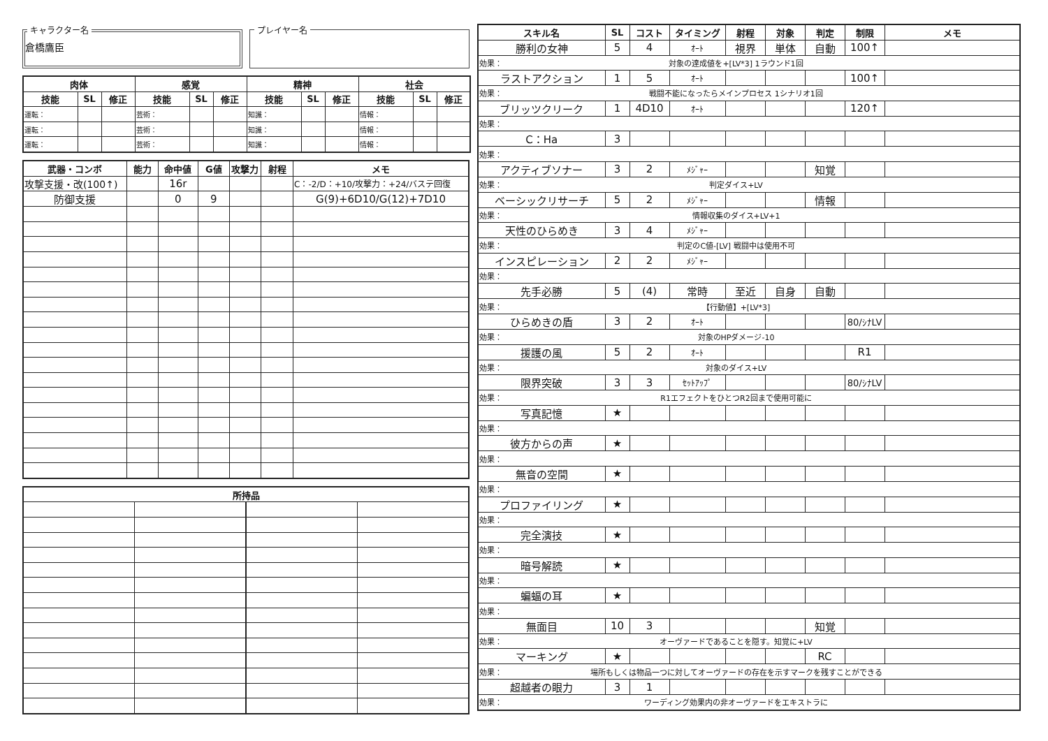キャラクター名
倉橋鷹臣
プレイヤー名
| 肉体 | | | 感覚 | | | 精神 | | | 社会 | | |
| --- | --- | --- | --- | --- | --- | --- | --- | --- | --- | --- | --- |
| 技能 | SL | 修正 | 技能 | SL | 修正 | 技能 | SL | 修正 | 技能 | SL | 修正 |
| 運転： | | | 芸術： | | | 知識： | | | 情報： | | |
| 運転： | | | 芸術： | | | 知識： | | | 情報： | | |
| 運転： | | | 芸術： | | | 知識： | | | 情報： | | |
| 武器・コンボ | 能力 | 命中値 | G値 | 攻撃力 | 射程 | メモ |
| --- | --- | --- | --- | --- | --- | --- |
| 攻撃支援・改(100↑) | | 16r | | | | C：-2/D：+10/攻撃力：+24/バステ回復 |
| 防御支援 | | 0 | 9 | | | G(9)+6D10/G(12)+7D10 |
| 所持品 | | | |
| --- | --- | --- | --- |
| スキル名 | SL | コスト | タイミング | 射程 | 対象 | 判定 | 制限 | メモ |
| --- | --- | --- | --- | --- | --- | --- | --- | --- |
| 勝利の女神 | 5 | 4 | ｵｰﾄ | 視界 | 単体 | 自動 | 100↑ | |
| 効果： 対象の達成値を+[LV*3] 1ラウンド1回 | | | | | | | | |
| ラストアクション | 1 | 5 | ｵｰﾄ | | | | 100↑ | |
| 効果： 戦闘不能になったらメインプロセス 1シナリオ1回 | | | | | | | | |
| ブリッツクリーク | 1 | 4D10 | ｵｰﾄ | | | | 120↑ | |
| 効果： | | | | | | | | |
| C：Ha | 3 | | | | | | | |
| 効果： | | | | | | | | |
| アクティブソナー | 3 | 2 | ﾒｼﾞｬｰ | | | 知覚 | | |
| 効果： 判定ダイス+LV | | | | | | | | |
| ベーシックリサーチ | 5 | 2 | ﾒｼﾞｬｰ | | | 情報 | | |
| 効果： 情報収集のダイス+LV+1 | | | | | | | | |
| 天性のひらめき | 3 | 4 | ﾒｼﾞｬｰ | | | | | |
| 効果： 判定のC値-[LV] 戦闘中は使用不可 | | | | | | | | |
| インスピレーション | 2 | 2 | ﾒｼﾞｬｰ | | | | | |
| 効果： | | | | | | | | |
| 先手必勝 | 5 | (4) | 常時 | 至近 | 自身 | 自動 | | |
| 効果： 【行動値】+[LV*3] | | | | | | | | |
| ひらめきの盾 | 3 | 2 | ｵｰﾄ | | | | 80/ｼﾅLV | |
| 効果： 対象のHPダメージ-10 | | | | | | | | |
| 援護の風 | 5 | 2 | ｵｰﾄ | | | | R1 | |
| 効果： 対象のダイス+LV | | | | | | | | |
| 限界突破 | 3 | 3 | ｾｯﾄｱｯﾌﾟ | | | | 80/ｼﾅLV | |
| 効果： R1エフェクトをひとつR2回まで使用可能に | | | | | | | | |
| 写真記憶 | ★ | | | | | | | |
| 効果： | | | | | | | | |
| 彼方からの声 | ★ | | | | | | | |
| 効果： | | | | | | | | |
| 無音の空間 | ★ | | | | | | | |
| 効果： | | | | | | | | |
| プロファイリング | ★ | | | | | | | |
| 効果： | | | | | | | | |
| 完全演技 | ★ | | | | | | | |
| 効果： | | | | | | | | |
| 暗号解読 | ★ | | | | | | | |
| 効果： | | | | | | | | |
| 蝙蝠の耳 | ★ | | | | | | | |
| 効果： | | | | | | | | |
| 無面目 | 10 | 3 | | | | 知覚 | | |
| 効果： オーヴァードであることを隠す。知覚に+LV | | | | | | | | |
| マーキング | ★ | | | | | RC | | |
| 効果： 場所もしくは物品一つに対してオーヴァードの存在を示すマークを残すことができる | | | | | | | | |
| 超越者の眼力 | 3 | 1 | | | | | | |
| 効果： ワーディング効果内の非オーヴァードをエキストラに | | | | | | | | |